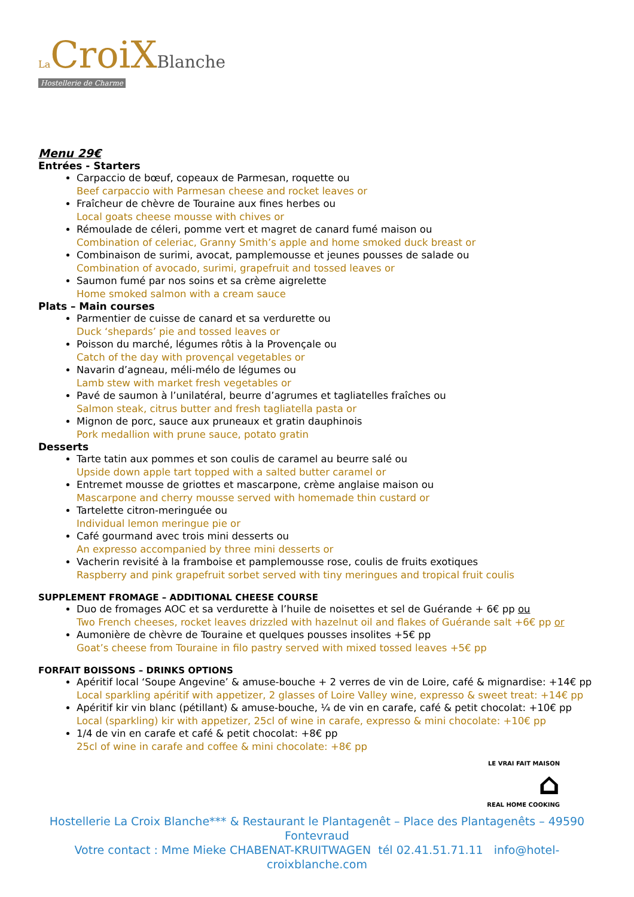La CroiX Blanche
Hostellerie de Charme
Menu 29€
Entrées - Starters
Carpaccio de bœuf, copeaux de Parmesan, roquette ou
Beef carpaccio with Parmesan cheese and rocket leaves or
Fraîcheur de chèvre de Touraine aux fines herbes ou
Local goats cheese mousse with chives or
Rémoulade de céleri, pomme vert et magret de canard fumé maison ou
Combination of celeriac, Granny Smith’s apple and home smoked duck breast or
Combinaison de surimi, avocat, pamplemousse et jeunes pousses de salade ou
Combination of avocado, surimi, grapefruit and tossed leaves or
Saumon fumé par nos soins et sa crème aigrelette
Home smoked salmon with a cream sauce
Plats – Main courses
Parmentier de cuisse de canard et sa verdurette ou
Duck ‘shepards’ pie and tossed leaves or
Poisson du marché, légumes rôtis à la Provençale ou
Catch of the day with provençal vegetables or
Navarin d’agneau, méli-mélo de légumes ou
Lamb stew with market fresh vegetables or
Pavé de saumon à l’unilatéral, beurre d’agrumes et tagliatelles fraîches ou
Salmon steak, citrus butter and fresh tagliatella pasta or
Mignon de porc, sauce aux pruneaux et gratin dauphinois
Pork medallion with prune sauce, potato gratin
Desserts
Tarte tatin aux pommes et son coulis de caramel au beurre salé ou
Upside down apple tart topped with a salted butter caramel or
Entremet mousse de griottes et mascarpone, crème anglaise maison ou
Mascarpone and cherry mousse served with homemade thin custard or
Tartelette citron-meringuée ou
Individual lemon meringue pie or
Café gourmand avec trois mini desserts ou
An expresso accompanied by three mini desserts or
Vacherin revisité à la framboise et pamplemousse rose, coulis de fruits exotiques
Raspberry and pink grapefruit sorbet served with tiny meringues and tropical fruit coulis
SUPPLEMENT FROMAGE – ADDITIONAL CHEESE COURSE
Duo de fromages AOC et sa verdurette à l’huile de noisettes et sel de Guérande + 6€ pp ou
Two French cheeses, rocket leaves drizzled with hazelnut oil and flakes of Guérande salt +6€ pp or
Aumonière de chèvre de Touraine et quelques pousses insolites +5€ pp
Goat’s cheese from Touraine in filo pastry served with mixed tossed leaves +5€ pp
FORFAIT BOISSONS – DRINKS OPTIONS
Apéritif local ‘Soupe Angevine’ & amuse-bouche + 2 verres de vin de Loire, café & mignardise: +14€ pp
Local sparkling apéritif with appetizer, 2 glasses of Loire Valley wine, expresso & sweet treat: +14€ pp
Apéritif kir vin blanc (pétillant) & amuse-bouche, ¼ de vin en carafe, café & petit chocolat: +10€ pp
Local (sparkling) kir with appetizer, 25cl of wine in carafe, expresso & mini chocolate: +10€ pp
1/4 de vin en carafe et café & petit chocolat: +8€ pp
25cl of wine in carafe and coffee & mini chocolate: +8€ pp
LE VRAI FAIT MAISON
⌂
REAL HOME COOKING
Hostellerie La Croix Blanche*** & Restaurant le Plantagenêt – Place des Plantagenêts – 49590 Fontevraud
Votre contact : Mme Mieke CHABENAT-KRUITWAGEN tél 02.41.51.71.11 info@hotel-croixblanche.com